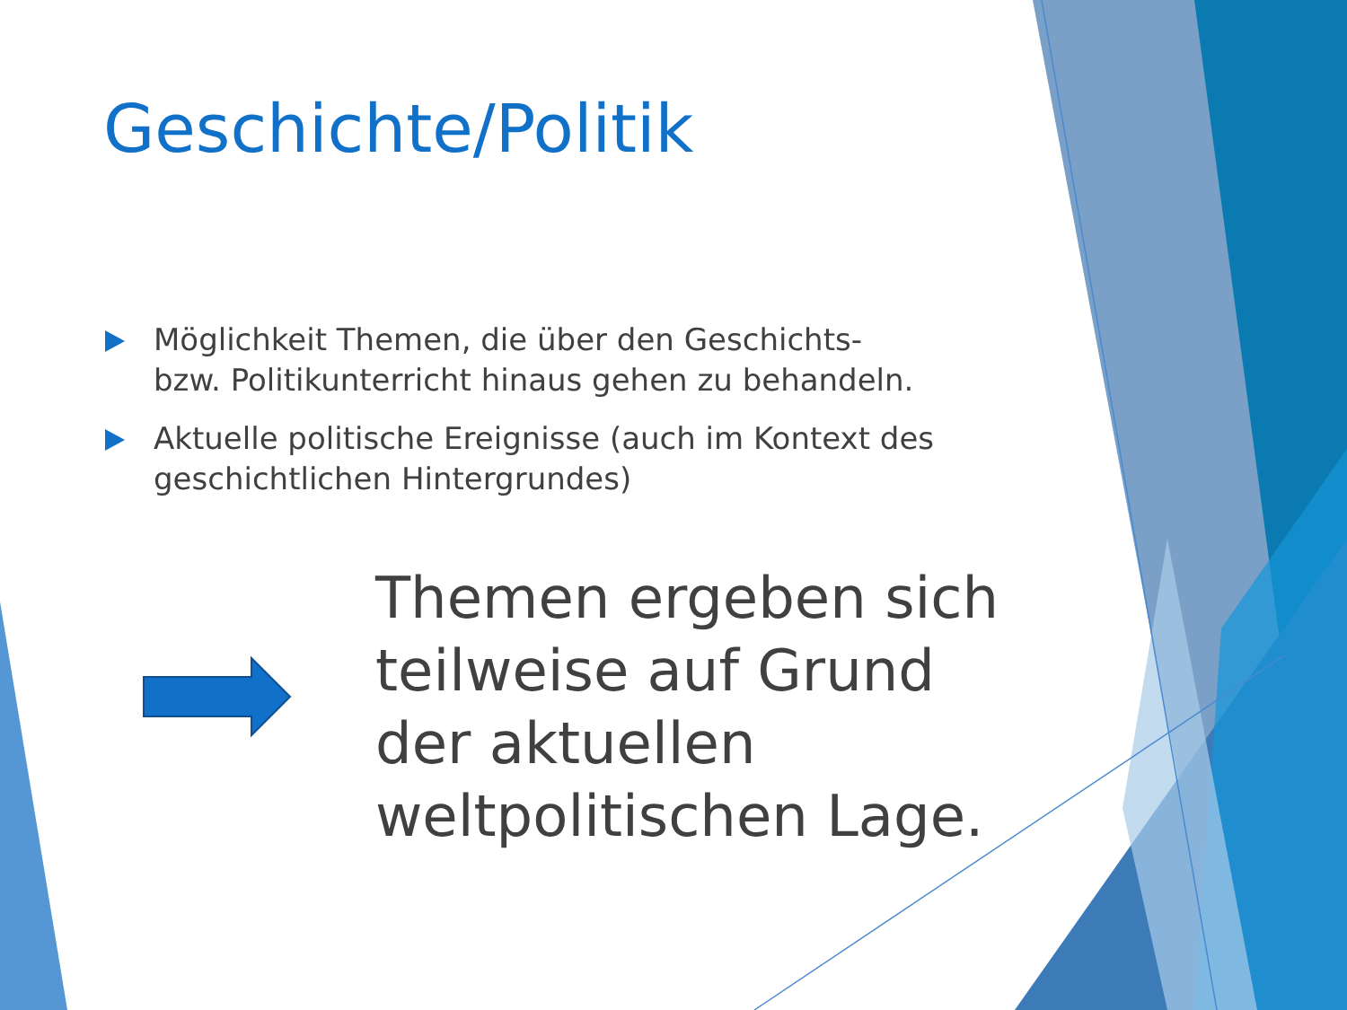Geschichte/Politik
Möglichkeit Themen, die über den Geschichts- bzw. Politikunterricht hinaus gehen zu behandeln.
Aktuelle politische Ereignisse (auch im Kontext des geschichtlichen Hintergrundes)
Themen ergeben sich teilweise auf Grund der aktuellen weltpolitischen Lage.